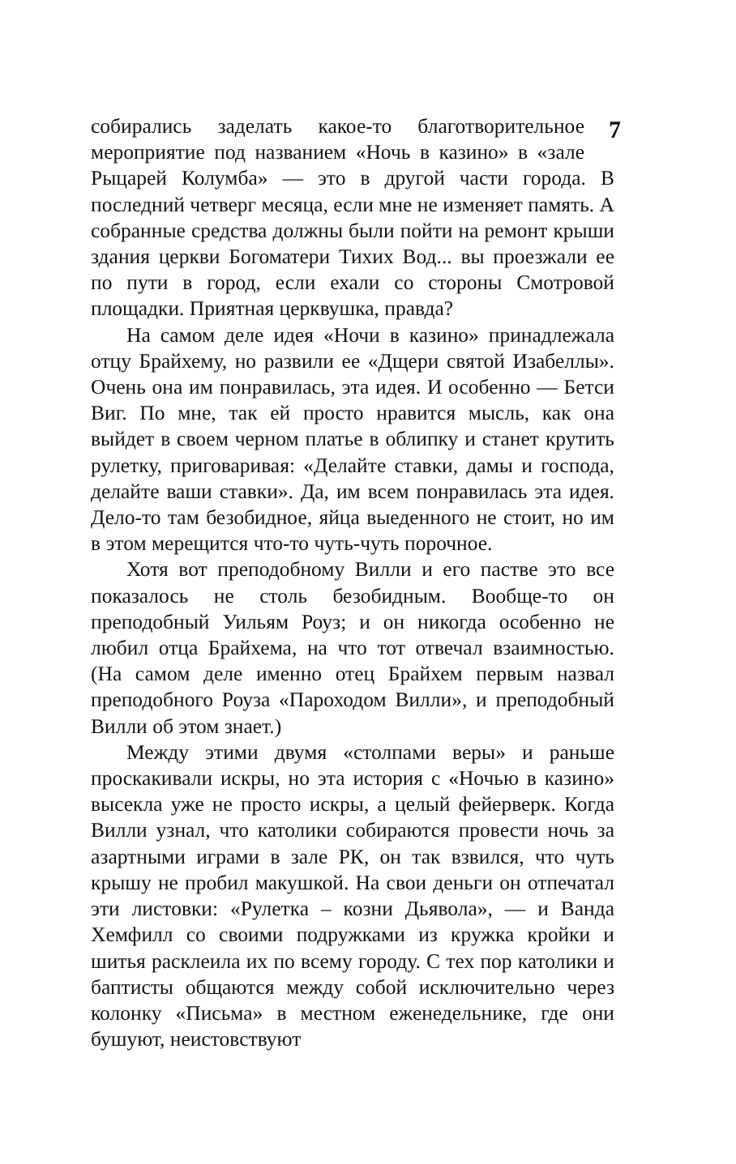7
собирались заделать какое-то благотворительное мероприятие под названием «Ночь в казино» в «зале Рыцарей Колумба» — это в другой части города. В последний четверг месяца, если мне не изменяет память. А собранные средства должны были пойти на ремонт крыши здания церкви Богоматери Тихих Вод... вы проезжали ее по пути в город, если ехали со стороны Смотровой площадки. Приятная церквушка, правда?
На самом деле идея «Ночи в казино» принадлежала отцу Брайхему, но развили ее «Дщери святой Изабеллы». Очень она им понравилась, эта идея. И особенно — Бетси Виг. По мне, так ей просто нравится мысль, как она выйдет в своем черном платье в облипку и станет крутить рулетку, приговаривая: «Делайте ставки, дамы и господа, делайте ваши ставки». Да, им всем понравилась эта идея. Дело-то там безобидное, яйца выеденного не стоит, но им в этом мерещится что-то чуть-чуть порочное.
Хотя вот преподобному Вилли и его пастве это все показалось не столь безобидным. Вообще-то он преподобный Уильям Роуз; и он никогда особенно не любил отца Брайхема, на что тот отвечал взаимностью. (На самом деле именно отец Брайхем первым назвал преподобного Роуза «Пароходом Вилли», и преподобный Вилли об этом знает.)
Между этими двумя «столпами веры» и раньше проскакивали искры, но эта история с «Ночью в казино» высекла уже не просто искры, а целый фейерверк. Когда Вилли узнал, что католики собираются провести ночь за азартными играми в зале РК, он так взвился, что чуть крышу не пробил макушкой. На свои деньги он отпечатал эти листовки: «Рулетка – козни Дьявола», — и Ванда Хемфилл со своими подружками из кружка кройки и шитья расклеила их по всему городу. С тех пор католики и баптисты общаются между собой исключительно через колонку «Письма» в местном еженедельнике, где они бушуют, неистовствуют